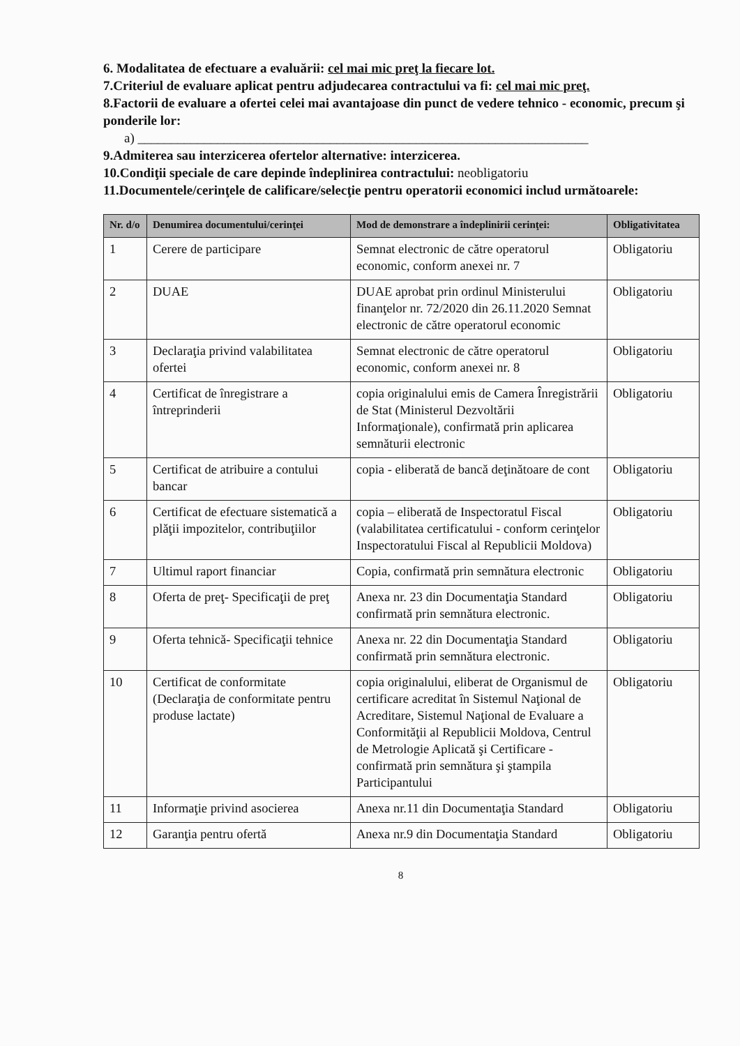6. Modalitatea de efectuare a evaluării: cel mai mic preţ la fiecare lot.
7.Criteriul de evaluare aplicat pentru adjudecarea contractului va fi: cel mai mic preţ.
8.Factorii de evaluare a ofertei celei mai avantajoase din punct de vedere tehnico - economic, precum şi ponderile lor:
a) ____________________________________________________________________
9.Admiterea sau interzicerea ofertelor alternative: interzicerea.
10.Condiţii speciale de care depinde îndeplinirea contractului: neobligatoriu
11.Documentele/cerinţele de calificare/selecţie pentru operatorii economici includ următoarele:
| Nr. d/o | Denumirea documentului/cerinţei | Mod de demonstrare a îndeplinirii cerinţei: | Obligativitatea |
| --- | --- | --- | --- |
| 1 | Cerere de participare | Semnat electronic de către operatorul economic, conform anexei nr. 7 | Obligatoriu |
| 2 | DUAE | DUAE aprobat prin ordinul Ministerului finanţelor nr. 72/2020 din 26.11.2020 Semnat electronic de către operatorul economic | Obligatoriu |
| 3 | Declaraţia privind valabilitatea ofertei | Semnat electronic de către operatorul economic, conform anexei nr. 8 | Obligatoriu |
| 4 | Certificat de înregistrare a întreprinderii | copia originalului emis de Camera Înregistrării de Stat (Ministerul Dezvoltării Informaţionale), confirmată prin aplicarea semnăturii electronic | Obligatoriu |
| 5 | Certificat de atribuire a contului bancar | copia - eliberată de bancă deţinătoare de cont | Obligatoriu |
| 6 | Certificat de efectuare sistematică a plăţii impozitelor, contribuţiilor | copia – eliberată de Inspectoratul Fiscal (valabilitatea certificatului - conform cerinţelor Inspectoratului Fiscal al Republicii Moldova) | Obligatoriu |
| 7 | Ultimul raport financiar | Copia, confirmată prin semnătura electronic | Obligatoriu |
| 8 | Oferta de preţ- Specificaţii de preţ | Anexa nr. 23 din Documentaţia Standard confirmată prin semnătura electronic. | Obligatoriu |
| 9 | Oferta tehnică- Specificaţii tehnice | Anexa nr. 22 din Documentaţia Standard confirmată prin semnătura electronic. | Obligatoriu |
| 10 | Certificat de conformitate (Declaraţia de conformitate pentru produse lactate) | copia originalului, eliberat de Organismul de certificare acreditat în Sistemul Naţional de Acreditare, Sistemul Naţional de Evaluare a Conformităţii al Republicii Moldova, Centrul de Metrologie Aplicată şi Certificare - confirmată prin semnătura şi ştampila Participantului | Obligatoriu |
| 11 | Informaţie privind asocierea | Anexa nr.11 din Documentaţia Standard | Obligatoriu |
| 12 | Garanţia pentru ofertă | Anexa nr.9 din Documentaţia Standard | Obligatoriu |
8